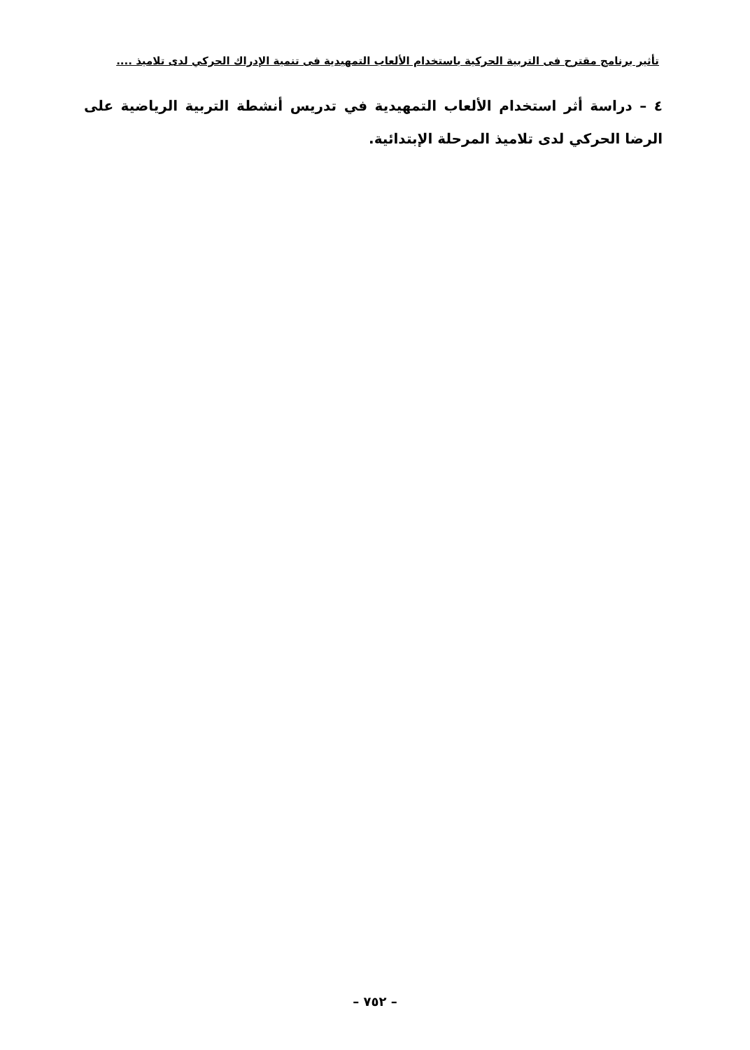تأثير برنامج مقترح فى التربية الحركية باستخدام الألعاب التمهيدية فى تنمية الإدراك الحركي لدى تلاميذ ....
٤ – دراسة أثر استخدام الألعاب التمهيدية في تدريس أنشطة التربية الرياضية على الرضا الحركي لدى تلاميذ المرحلة الإبتدائية.
– ٧٥٢ –